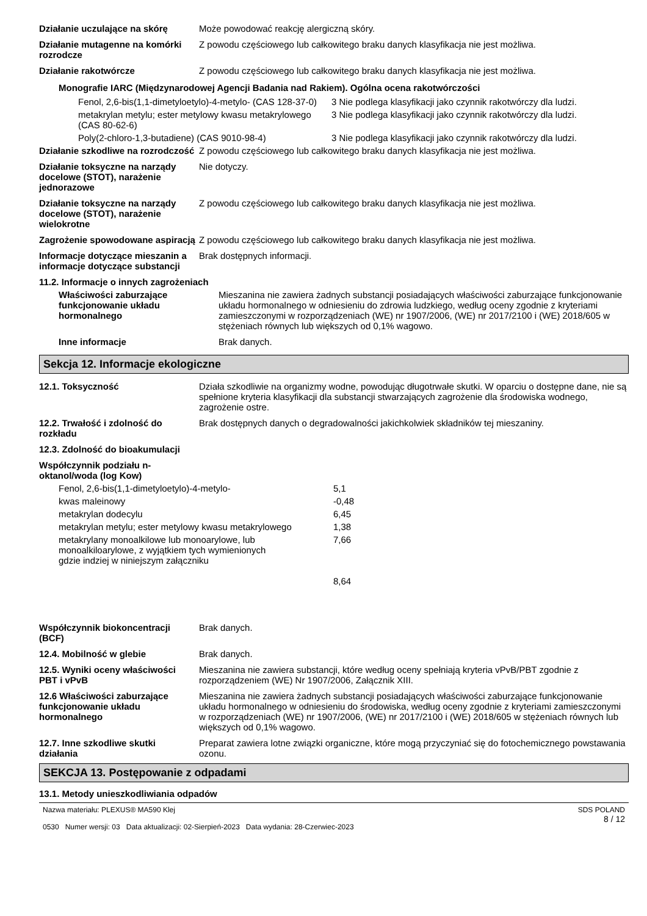| Działanie uczulające na skórę | Może powodować reakcję alergiczną skóry. |
| Działanie mutagenne na komórki rozrodcze | Z powodu częściowego lub całkowitego braku danych klasyfikacja nie jest możliwa. |
| Działanie rakotwórcze | Z powodu częściowego lub całkowitego braku danych klasyfikacja nie jest możliwa. |
Monografie IARC (Międzynarodowej Agencji Badania nad Rakiem). Ogólna ocena rakotwórczości
| Fenol, 2,6-bis(1,1-dimetyloetylo)-4-metylo- (CAS 128-37-0) | 3 Nie podlega klasyfikacji jako czynnik rakotwórczy dla ludzi. |
| metakrylan metylu; ester metylowy kwasu metakrylowego (CAS 80-62-6) | 3 Nie podlega klasyfikacji jako czynnik rakotwórczy dla ludzi. |
| Poly(2-chloro-1,3-butadiene) (CAS 9010-98-4) | 3 Nie podlega klasyfikacji jako czynnik rakotwórczy dla ludzi. |
| Działanie szkodliwe na rozrodczość | Z powodu częściowego lub całkowitego braku danych klasyfikacja nie jest możliwa. |
| Działanie toksyczne na narządy docelowe (STOT), narażenie jednorazowe | Nie dotyczy. |
| Działanie toksyczne na narządy docelowe (STOT), narażenie wielokrotne | Z powodu częściowego lub całkowitego braku danych klasyfikacja nie jest możliwa. |
| Zagrożenie spowodowane aspiracją | Z powodu częściowego lub całkowitego braku danych klasyfikacja nie jest możliwa. |
| Informacje dotyczące mieszanin a informacje dotyczące substancji | Brak dostępnych informacji. |
11.2. Informacje o innych zagrożeniach
| Właściwości zaburzające funkcjonowanie układu hormonalnego | Mieszanina nie zawiera żadnych substancji posiadających właściwości zaburzające funkcjonowanie układu hormonalnego w odniesieniu do zdrowia ludzkiego, według oceny zgodnie z kryteriami zamieszczonymi w rozporządzeniach (WE) nr 1907/2006, (WE) nr 2017/2100 i (WE) 2018/605 w stężeniach równych lub większych od 0,1% wagowo. |
| Inne informacje | Brak danych. |
Sekcja 12. Informacje ekologiczne
| 12.1. Toksyczność | Działa szkodliwie na organizmy wodne, powodując długotrwałe skutki. W oparciu o dostępne dane, nie są spełnione kryteria klasyfikacji dla substancji stwarzających zagrożenie dla środowiska wodnego, zagrożenie ostre. |
| 12.2. Trwałość i zdolność do rozkładu | Brak dostępnych danych o degradowalności jakichkolwiek składników tej mieszaniny. |
| 12.3. Zdolność do bioakumulacji | |
| Współczynnik podziału n-oktanol/woda (log Kow) | |
| Fenol, 2,6-bis(1,1-dimetyloetylo)-4-metylo- | 5,1 |
| kwas maleinowy | -0,48 |
| metakrylan dodecylu | 6,45 |
| metakrylan metylu; ester metylowy kwasu metakrylowego | 1,38 |
| metakrylany monoalkilowe lub monoarylowe, lub monoalkiloarylowe, z wyjątkiem tych wymienionych gdzie indziej w niniejszym załączniku | 7,66 8,64 |
| Współczynnik biokoncentracji (BCF) | Brak danych. |
| 12.4. Mobilność w glebie | Brak danych. |
| 12.5. Wyniki oceny właściwości PBT i vPvB | Mieszanina nie zawiera substancji, które według oceny spełniają kryteria vPvB/PBT zgodnie z rozporządzeniem (WE) Nr 1907/2006, Załącznik XIII. |
| 12.6 Właściwości zaburzające funkcjonowanie układu hormonalnego | Mieszanina nie zawiera żadnych substancji posiadających właściwości zaburzające funkcjonowanie układu hormonalnego w odniesieniu do środowiska, według oceny zgodnie z kryteriami zamieszczonymi w rozporządzeniach (WE) nr 1907/2006, (WE) nr 2017/2100 i (WE) 2018/605 w stężeniach równych lub większych od 0,1% wagowo. |
| 12.7. Inne szkodliwe skutki działania | Preparat zawiera lotne związki organiczne, które mogą przyczyniać się do fotochemicznego powstawania ozonu. |
SEKCJA 13. Postępowanie z odpadami
13.1. Metody unieszkodliwiania odpadów
Nazwa materiału: PLEXUS® MA590 Klej
0530 Numer wersji: 03 Data aktualizacji: 02-Sierpień-2023 Data wydania: 28-Czerwiec-2023
SDS POLAND
8 / 12